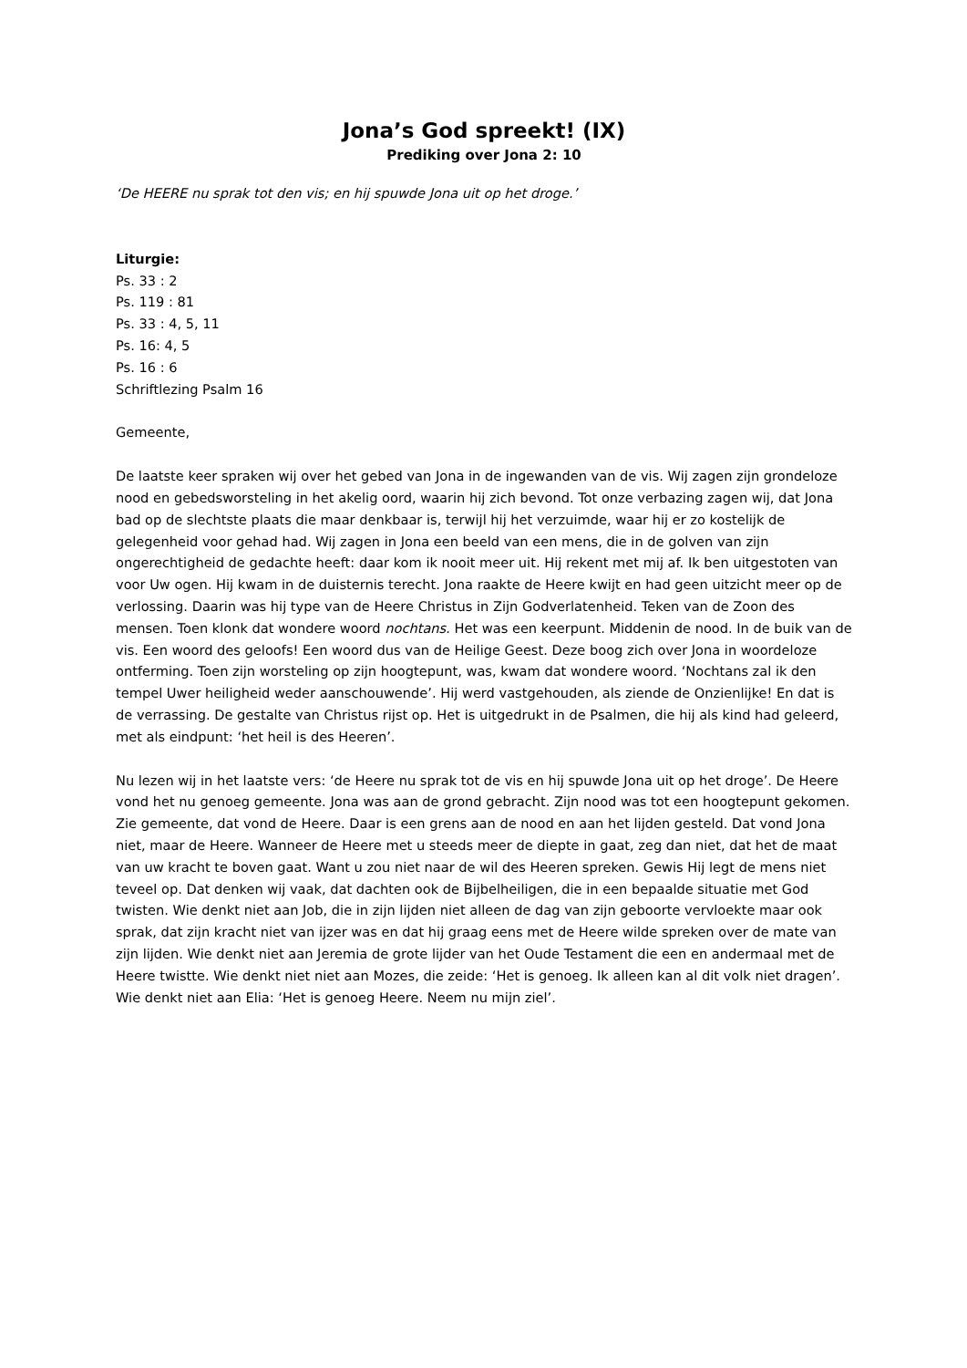Jona’s God spreekt! (IX)
Prediking over Jona 2: 10
‘De HEERE nu sprak tot den vis; en hij spuwde Jona uit op het droge.’
Liturgie:
Ps. 33 : 2
Ps. 119 : 81
Ps. 33 : 4, 5, 11
Ps. 16: 4, 5
Ps. 16 : 6
Schriftlezing Psalm 16
Gemeente,
De laatste keer spraken wij over het gebed van Jona in de ingewanden van de vis. Wij zagen zijn grondeloze nood en gebedsworsteling in het akelig oord, waarin hij zich bevond. Tot onze verbazing zagen wij, dat Jona bad op de slechtste plaats die maar denkbaar is, terwijl hij het verzuimde, waar hij er zo kostelijk de gelegenheid voor gehad had. Wij zagen in Jona een beeld van een mens, die in de golven van zijn ongerechtigheid de gedachte heeft: daar kom ik nooit meer uit. Hij rekent met mij af. Ik ben uitgestoten van voor Uw ogen. Hij kwam in de duisternis terecht. Jona raakte de Heere kwijt en had geen uitzicht meer op de verlossing. Daarin was hij type van de Heere Christus in Zijn Godverlatenheid. Teken van de Zoon des mensen. Toen klonk dat wondere woord nochtans. Het was een keerpunt. Middenin de nood. In de buik van de vis. Een woord des geloofs! Een woord dus van de Heilige Geest. Deze boog zich over Jona in woordeloze ontferming. Toen zijn worsteling op zijn hoogtepunt, was, kwam dat wondere woord. ‘Nochtans zal ik den tempel Uwer heiligheid weder aanschouwende’. Hij werd vastgehouden, als ziende de Onzienlijke! En dat is de verrassing. De gestalte van Christus rijst op. Het is uitgedrukt in de Psalmen, die hij als kind had geleerd, met als eindpunt: ‘het heil is des Heeren’.
Nu lezen wij in het laatste vers: ‘de Heere nu sprak tot de vis en hij spuwde Jona uit op het droge’. De Heere vond het nu genoeg gemeente. Jona was aan de grond gebracht. Zijn nood was tot een hoogtepunt gekomen. Zie gemeente, dat vond de Heere. Daar is een grens aan de nood en aan het lijden gesteld. Dat vond Jona niet, maar de Heere. Wanneer de Heere met u steeds meer de diepte in gaat, zeg dan niet, dat het de maat van uw kracht te boven gaat. Want u zou niet naar de wil des Heeren spreken. Gewis Hij legt de mens niet teveel op. Dat denken wij vaak, dat dachten ook de Bijbelheiligen, die in een bepaalde situatie met God twisten. Wie denkt niet aan Job, die in zijn lijden niet alleen de dag van zijn geboorte vervloekte maar ook sprak, dat zijn kracht niet van ijzer was en dat hij graag eens met de Heere wilde spreken over de mate van zijn lijden. Wie denkt niet aan Jeremia de grote lijder van het Oude Testament die een en andermaal met de Heere twistte. Wie denkt niet niet aan Mozes, die zeide: ‘Het is genoeg. Ik alleen kan al dit volk niet dragen’. Wie denkt niet aan Elia: ‘Het is genoeg Heere. Neem nu mijn ziel’.